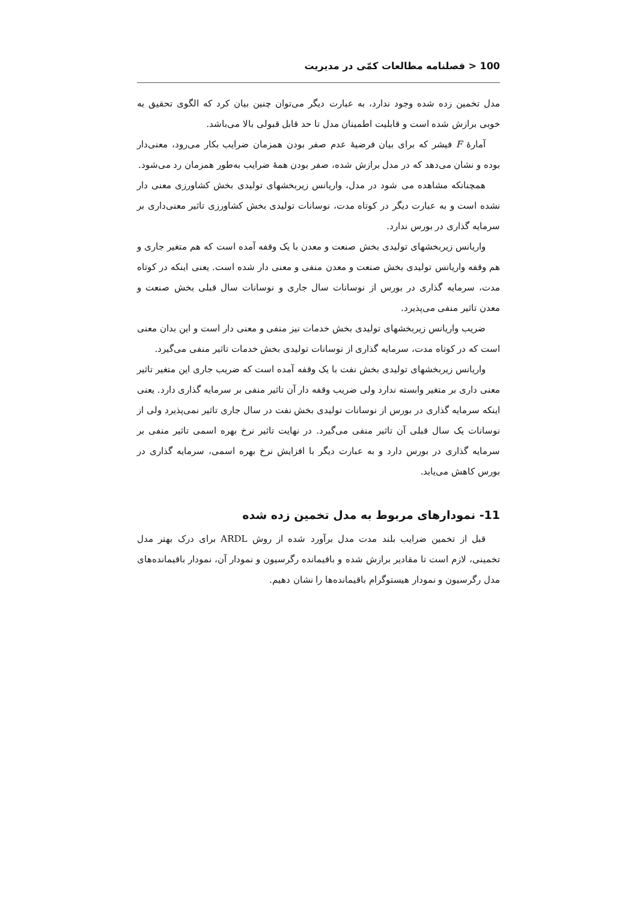100 < فصلنامه مطالعات کمّی در مدیریت
مدل تخمین زده شده وجود ندارد، به عبارت دیگر می‌توان چنین بیان کرد که الگوی تحقیق به خوبی برازش شده است و قابلیت اطمینان مدل تا حد قابل قبولی بالا می‌باشد.
آمارهٔ F فیشر که برای بیان فرضیهٔ عدم صفر بودن همزمان ضرایب بکار می‌رود، معنی‌دار بوده و نشان می‌دهد که در مدل برازش شده، صفر بودن همهٔ ضرایب به‌طور همزمان رد می‌شود.
همچنانکه مشاهده می شود در مدل، واریانس زیربخشهای تولیدی بخش کشاورزی معنی دار نشده است و به عبارت دیگر در کوتاه مدت، نوسانات تولیدی بخش کشاورزی تاثیر معنی‌داری بر سرمایه گذاری در بورس ندارد.
واریانس زیربخشهای تولیدی بخش صنعت و معدن با یک وقفه آمده است که هم متغیر جاری و هم وقفه واریانس تولیدی بخش صنعت و معدن منفی و معنی دار شده است. یعنی اینکه در کوتاه مدت، سرمایه گذاری در بورس از نوسانات سال جاری و نوسانات سال قبلی بخش صنعت و معدن تاثیر منفی می‌پذیرد.
ضریب واریانس زیربخشهای تولیدی بخش خدمات نیز منفی و معنی دار است و این بدان معنی است که در کوتاه مدت، سرمایه گذاری از نوسانات تولیدی بخش خدمات تاثیر منفی می‌گیرد.
واریانس زیربخشهای تولیدی بخش نفت با یک وقفه آمده است که ضریب جاری این متغیر تاثیر معنی داری بر متغیر وابسته ندارد ولی ضریب وقفه دار آن تاثیر منفی بر سرمایه گذاری دارد. یعنی اینکه سرمایه گذاری در بورس از نوسانات تولیدی بخش نفت در سال جاری تاثیر نمی‌پذیرد ولی از نوسانات یک سال قبلی آن تاثیر منفی می‌گیرد. در نهایت تاثیر نرخ بهره اسمی تاثیر منفی بر سرمایه گذاری در بورس دارد و به عبارت دیگر با افزایش نرخ بهره اسمی، سرمایه گذاری در بورس کاهش می‌یابد.
11- نمودارهای مربوط به مدل تخمین زده شده
قبل از تخمین ضرایب بلند مدت مدل برآورد شده از روش ARDL برای درک بهتر مدل تخمینی، لازم است تا مقادیر برازش شده و باقیمانده رگرسیون و نمودار آن، نمودار باقیمانده‌های مدل رگرسیون و نمودار هیستوگرام باقیمانده‌ها را نشان دهیم.